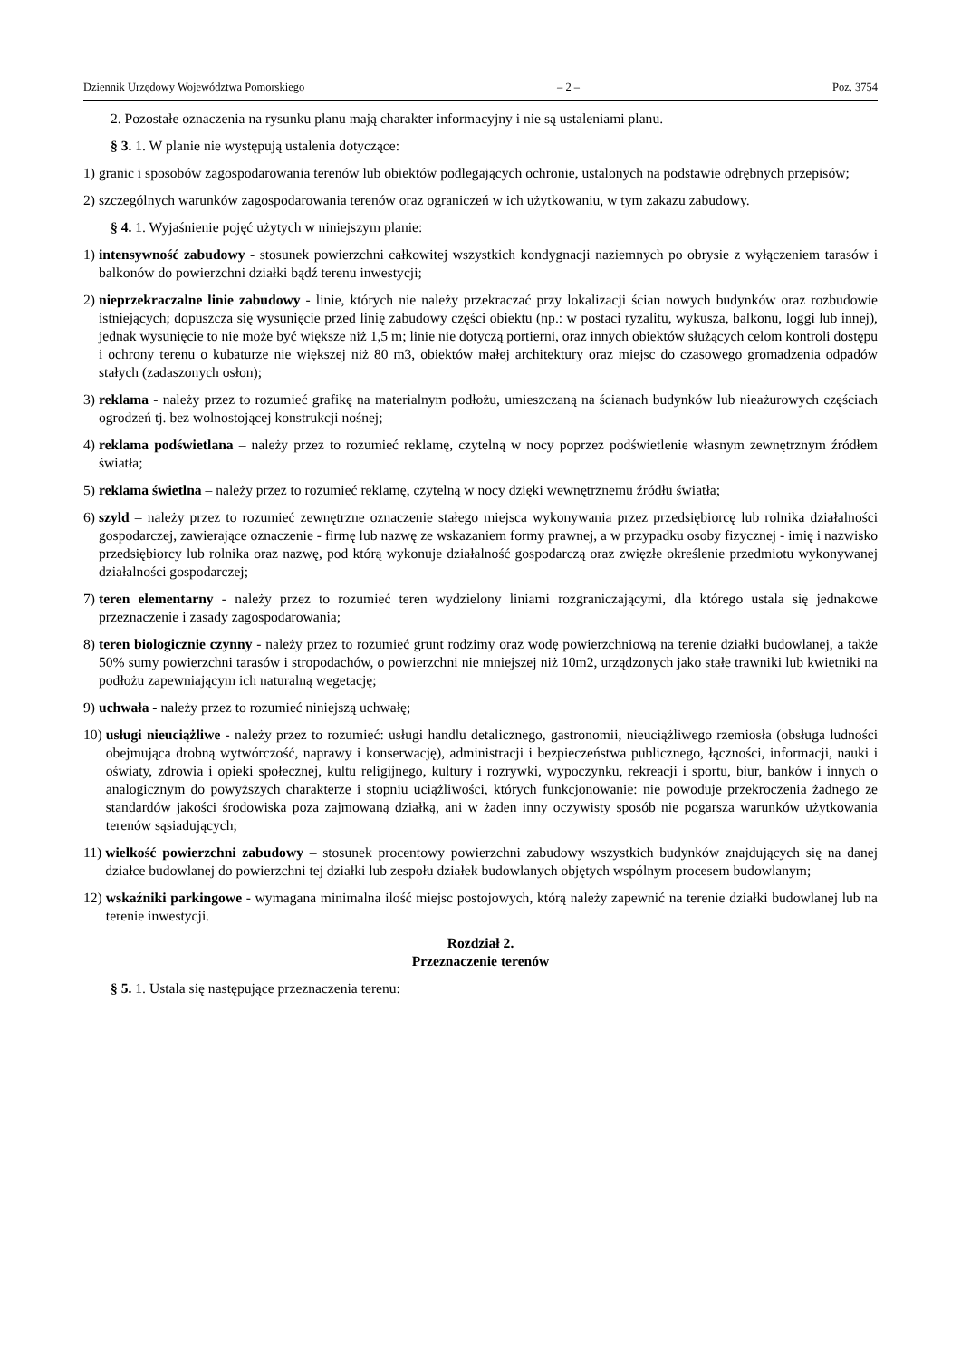Dziennik Urzędowy Województwa Pomorskiego – 2 – Poz. 3754
2. Pozostałe oznaczenia na rysunku planu mają charakter informacyjny i nie są ustaleniami planu.
§ 3. 1. W planie nie występują ustalenia dotyczące:
1) granic i sposobów zagospodarowania terenów lub obiektów podlegających ochronie, ustalonych na podstawie odrębnych przepisów;
2) szczególnych warunków zagospodarowania terenów oraz ograniczeń w ich użytkowaniu, w tym zakazu zabudowy.
§ 4. 1. Wyjaśnienie pojęć użytych w niniejszym planie:
1) intensywność zabudowy - stosunek powierzchni całkowitej wszystkich kondygnacji naziemnych po obrysie z wyłączeniem tarasów i balkonów do powierzchni działki bądź terenu inwestycji;
2) nieprzekraczalne linie zabudowy - linie, których nie należy przekraczać przy lokalizacji ścian nowych budynków oraz rozbudowie istniejących; dopuszcza się wysunięcie przed linię zabudowy części obiektu (np.: w postaci ryzalitu, wykusza, balkonu, loggi lub innej), jednak wysunięcie to nie może być większe niż 1,5 m; linie nie dotyczą portierni, oraz innych obiektów służących celom kontroli dostępu i ochrony terenu o kubaturze nie większej niż 80 m3, obiektów małej architektury oraz miejsc do czasowego gromadzenia odpadów stałych (zadaszonych osłon);
3) reklama - należy przez to rozumieć grafikę na materialnym podłożu, umieszczaną na ścianach budynków lub nieażurowych częściach ogrodzeń tj. bez wolnostojącej konstrukcji nośnej;
4) reklama podświetlana – należy przez to rozumieć reklamę, czytelną w nocy poprzez podświetlenie własnym zewnętrznym źródłem światła;
5) reklama świetlna – należy przez to rozumieć reklamę, czytelną w nocy dzięki wewnętrznemu źródłu światła;
6) szyld – należy przez to rozumieć zewnętrzne oznaczenie stałego miejsca wykonywania przez przedsiębiorcę lub rolnika działalności gospodarczej, zawierające oznaczenie - firmę lub nazwę ze wskazaniem formy prawnej, a w przypadku osoby fizycznej - imię i nazwisko przedsiębiorcy lub rolnika oraz nazwę, pod którą wykonuje działalność gospodarczą oraz zwięzłe określenie przedmiotu wykonywanej działalności gospodarczej;
7) teren elementarny - należy przez to rozumieć teren wydzielony liniami rozgraniczającymi, dla którego ustala się jednakowe przeznaczenie i zasady zagospodarowania;
8) teren biologicznie czynny - należy przez to rozumieć grunt rodzimy oraz wodę powierzchniową na terenie działki budowlanej, a także 50% sumy powierzchni tarasów i stropodachów, o powierzchni nie mniejszej niż 10m2, urządzonych jako stałe trawniki lub kwietniki na podłożu zapewniającym ich naturalną wegetację;
9) uchwała - należy przez to rozumieć niniejszą uchwałę;
10) usługi nieuciążliwe - należy przez to rozumieć: usługi handlu detalicznego, gastronomii, nieuciążliwego rzemiosła (obsługa ludności obejmująca drobną wytwórczość, naprawy i konserwację), administracji i bezpieczeństwa publicznego, łączności, informacji, nauki i oświaty, zdrowia i opieki społecznej, kultu religijnego, kultury i rozrywki, wypoczynku, rekreacji i sportu, biur, banków i innych o analogicznym do powyższych charakterze i stopniu uciążliwości, których funkcjonowanie: nie powoduje przekroczenia żadnego ze standardów jakości środowiska poza zajmowaną działką, ani w żaden inny oczywisty sposób nie pogarsza warunków użytkowania terenów sąsiadujących;
11) wielkość powierzchni zabudowy – stosunek procentowy powierzchni zabudowy wszystkich budynków znajdujących się na danej działce budowlanej do powierzchni tej działki lub zespołu działek budowlanych objętych wspólnym procesem budowlanym;
12) wskaźniki parkingowe - wymagana minimalna ilość miejsc postojowych, którą należy zapewnić na terenie działki budowlanej lub na terenie inwestycji.
Rozdział 2.
Przeznaczenie terenów
§ 5. 1. Ustala się następujące przeznaczenia terenu: